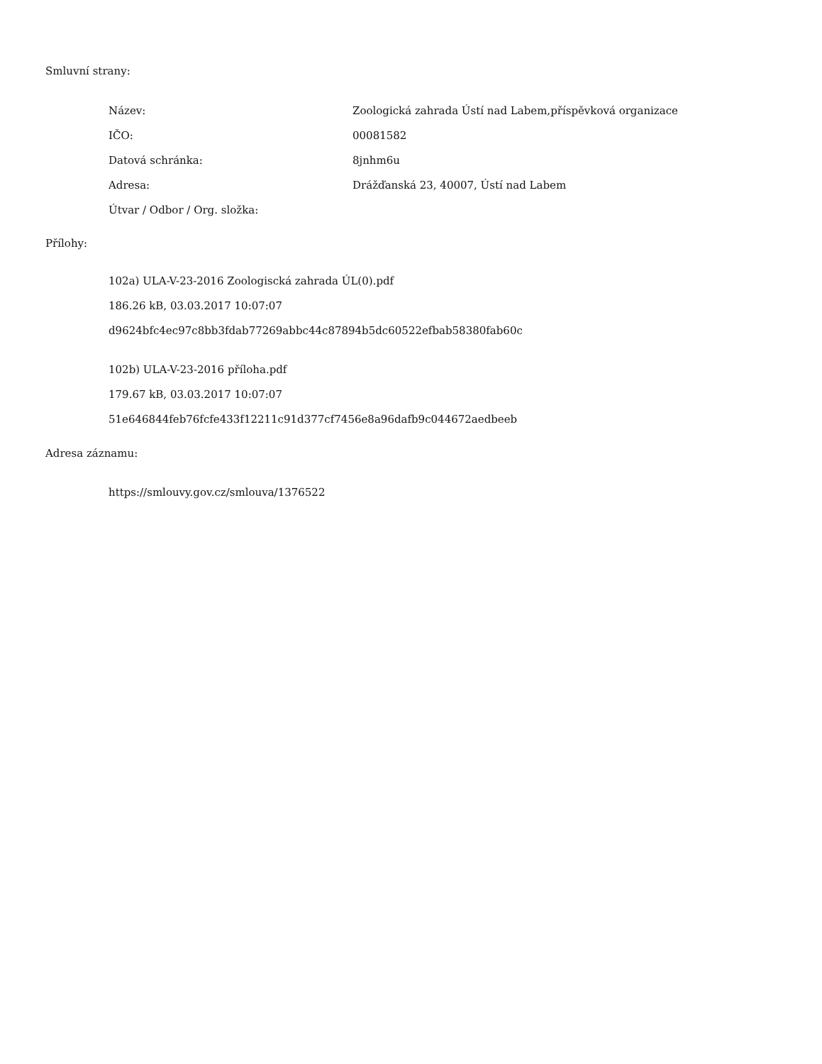Smluvní strany:
| Název: | Zoologická zahrada Ústí nad Labem,příspěvková organizace |
| IČO: | 00081582 |
| Datová schránka: | 8jnhm6u |
| Adresa: | Drážďanská 23, 40007, Ústí nad Labem |
| Útvar / Odbor / Org. složka: | |
Přílohy:
102a) ULA-V-23-2016 Zoologiscká zahrada ÚL(0).pdf
186.26 kB, 03.03.2017 10:07:07
d9624bfc4ec97c8bb3fdab77269abbc44c87894b5dc60522efbab58380fab60c
102b) ULA-V-23-2016 příloha.pdf
179.67 kB, 03.03.2017 10:07:07
51e646844feb76fcfe433f12211c91d377cf7456e8a96dafb9c044672aedbeeb
Adresa záznamu:
https://smlouvy.gov.cz/smlouva/1376522